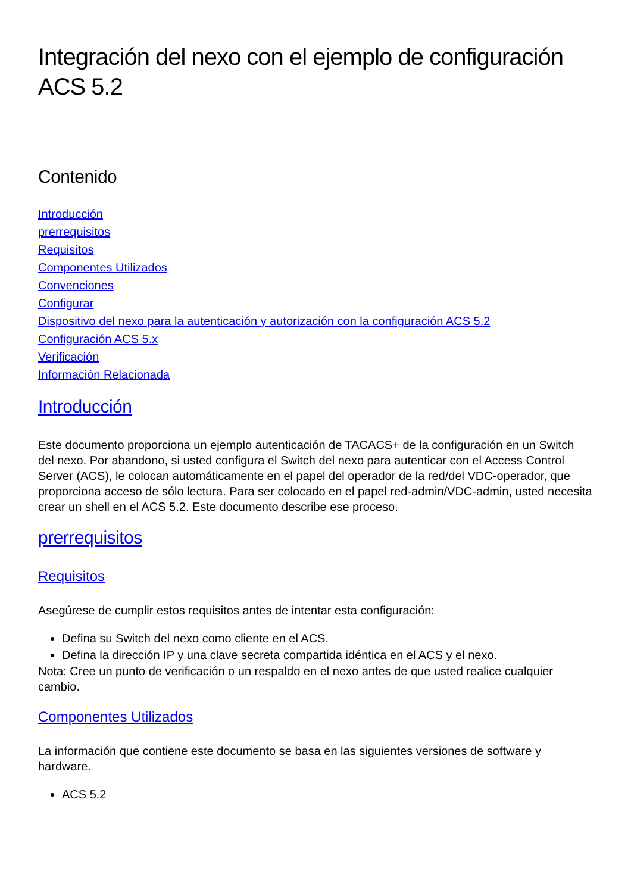Integración del nexo con el ejemplo de configuración ACS 5.2
Contenido
Introducción
prerrequisitos
Requisitos
Componentes Utilizados
Convenciones
Configurar
Dispositivo del nexo para la autenticación y autorización con la configuración ACS 5.2
Configuración ACS 5.x
Verificación
Información Relacionada
Introducción
Este documento proporciona un ejemplo autenticación de TACACS+ de la configuración en un Switch del nexo. Por abandono, si usted configura el Switch del nexo para autenticar con el Access Control Server (ACS), le colocan automáticamente en el papel del operador de la red/del VDC-operador, que proporciona acceso de sólo lectura. Para ser colocado en el papel red-admin/VDC-admin, usted necesita crear un shell en el ACS 5.2. Este documento describe ese proceso.
prerrequisitos
Requisitos
Asegúrese de cumplir estos requisitos antes de intentar esta configuración:
Defina su Switch del nexo como cliente en el ACS.
Defina la dirección IP y una clave secreta compartida idéntica en el ACS y el nexo.
Nota: Cree un punto de verificación o un respaldo en el nexo antes de que usted realice cualquier cambio.
Componentes Utilizados
La información que contiene este documento se basa en las siguientes versiones de software y hardware.
ACS 5.2